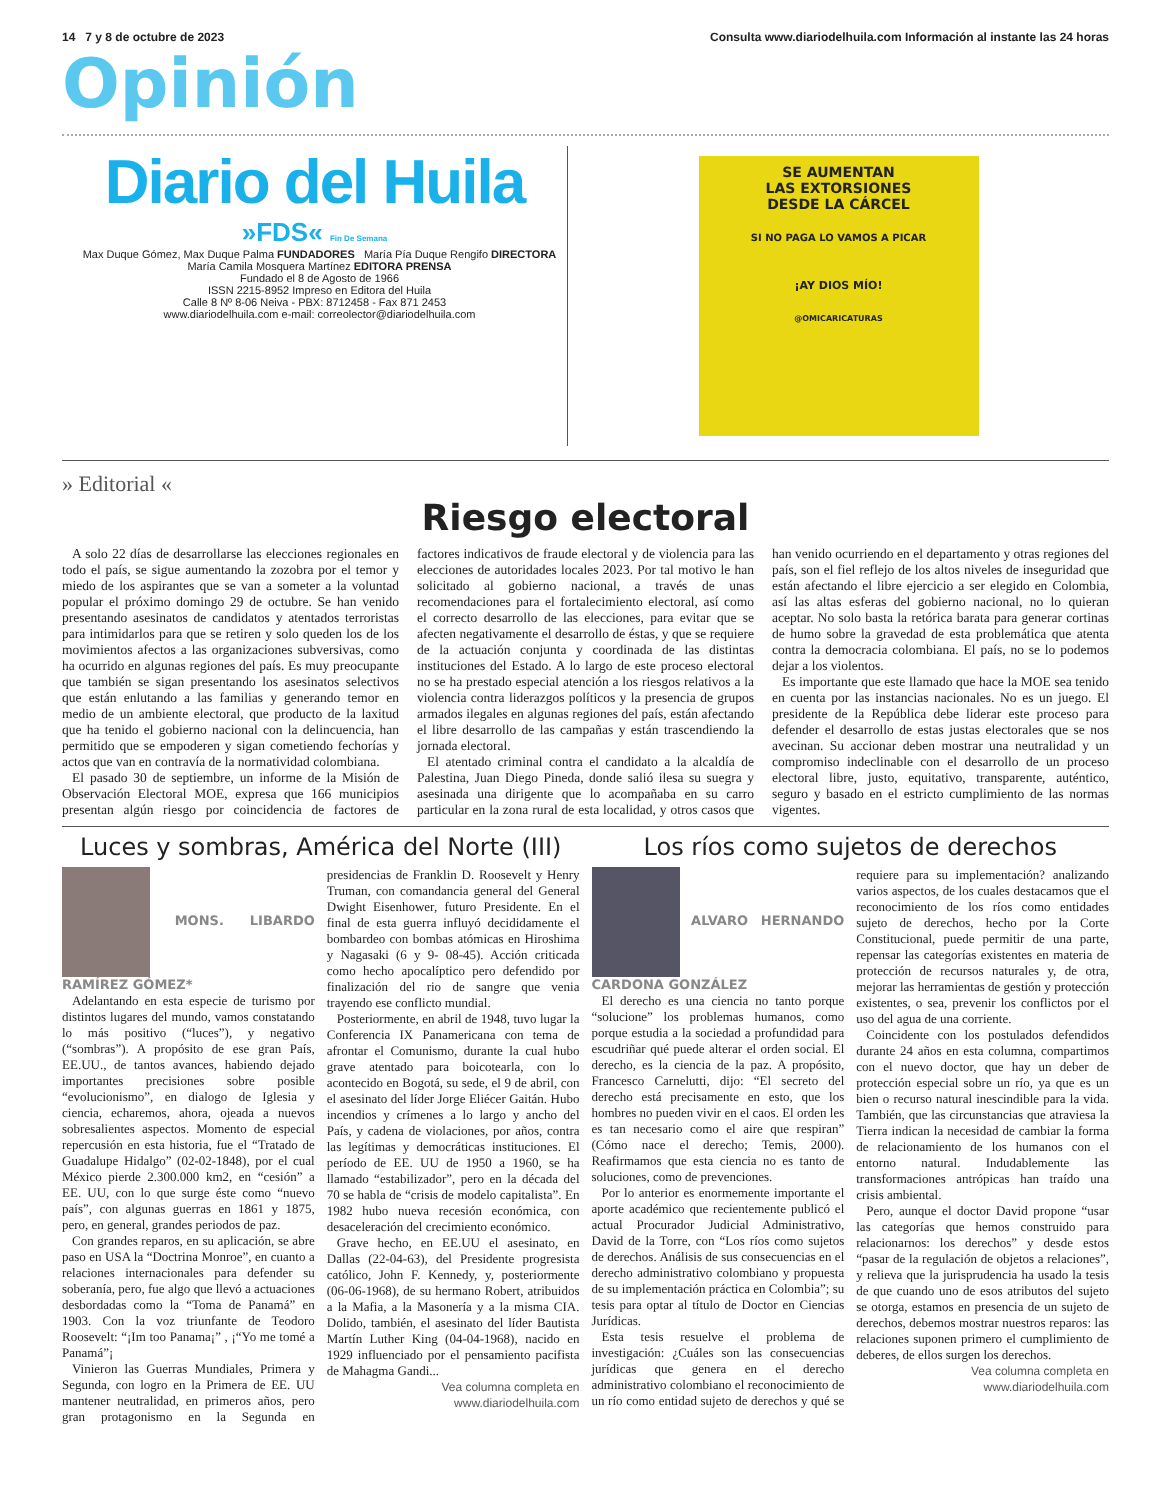14 7 y 8 de octubre de 2023 Consulta www.diariodelhuila.com Información al instante las 24 horas
Opinión
Diario del Huila
»FDS« Fin De Semana
Max Duque Gómez, Max Duque Palma FUNDADORES María Pía Duque Rengifo DIRECTORA
María Camila Mosquera Martínez EDITORA PRENSA
Fundado el 8 de Agosto de 1966
ISSN 2215-8952 Impreso en Editora del Huila
Calle 8 Nº 8-06 Neiva - PBX: 8712458 - Fax 871 2453
www.diariodelhuila.com e-mail: correolector@diariodelhuila.com
SE AUMENTAN
LAS EXTORSIONES
DESDE LA CÁRCEL
SI NO PAGA LO VAMOS A PICAR
¡AY DIOS MÍO!
@OMICARICATURAS
» Editorial «
Riesgo electoral
A solo 22 días de desarrollarse las elecciones regionales en todo el país, se sigue aumentando la zozobra por el temor y miedo de los aspirantes que se van a someter a la voluntad popular el próximo domingo 29 de octubre. Se han venido presentando asesinatos de candidatos y atentados terroristas para intimidarlos para que se retiren y solo queden los de los movimientos afectos a las organizaciones subversivas, como ha ocurrido en algunas regiones del país. Es muy preocupante que también se sigan presentando los asesinatos selectivos que están enlutando a las familias y generando temor en medio de un ambiente electoral, que producto de la laxitud que ha tenido el gobierno nacional con la delincuencia, han permitido que se empoderen y sigan cometiendo fechorías y actos que van en contravía de la normatividad colombiana.
El pasado 30 de septiembre, un informe de la Misión de Observación Electoral MOE, expresa que 166 municipios presentan algún riesgo por coincidencia de factores de factores indicativos de fraude electoral y de violencia para las elecciones de autoridades locales 2023. Por tal motivo le han solicitado al gobierno nacional, a través de unas recomendaciones para el fortalecimiento electoral, así como el correcto desarrollo de las elecciones, para evitar que se afecten negativamente el desarrollo de éstas, y que se requiere de la actuación conjunta y coordinada de las distintas instituciones del Estado. A lo largo de este proceso electoral no se ha prestado especial atención a los riesgos relativos a la violencia contra liderazgos políticos y la presencia de grupos armados ilegales en algunas regiones del país, están afectando el libre desarrollo de las campañas y están trascendiendo la jornada electoral.
El atentado criminal contra el candidato a la alcaldía de Palestina, Juan Diego Pineda, donde salió ilesa su suegra y asesinada una dirigente que lo acompañaba en su carro particular en la zona rural de esta localidad, y otros casos que han venido ocurriendo en el departamento y otras regiones del país, son el fiel reflejo de los altos niveles de inseguridad que están afectando el libre ejercicio a ser elegido en Colombia, así las altas esferas del gobierno nacional, no lo quieran aceptar. No solo basta la retórica barata para generar cortinas de humo sobre la gravedad de esta problemática que atenta contra la democracia colombiana. El país, no se lo podemos dejar a los violentos.
Es importante que este llamado que hace la MOE sea tenido en cuenta por las instancias nacionales. No es un juego. El presidente de la República debe liderar este proceso para defender el desarrollo de estas justas electorales que se nos avecinan. Su accionar deben mostrar una neutralidad y un compromiso indeclinable con el desarrollo de un proceso electoral libre, justo, equitativo, transparente, auténtico, seguro y basado en el estricto cumplimiento de las normas vigentes.
Luces y sombras, América del Norte (III)
MONS. LIBARDO RAMÍREZ GÓMEZ*
Adelantando en esta especie de turismo por distintos lugares del mundo, vamos constatando lo más positivo (“luces”), y negativo (“sombras”). A propósito de ese gran País, EE.UU., de tantos avances, habiendo dejado importantes precisiones sobre posible “evolucionismo”, en dialogo de Iglesia y ciencia, echaremos, ahora, ojeada a nuevos sobresalientes aspectos. Momento de especial repercusión en esta historia, fue el “Tratado de Guadalupe Hidalgo” (02-02-1848), por el cual México pierde 2.300.000 km2, en “cesión” a EE. UU, con lo que surge éste como “nuevo país”, con algunas guerras en 1861 y 1875, pero, en general, grandes periodos de paz.
Con grandes reparos, en su aplicación, se abre paso en USA la “Doctrina Monroe”, en cuanto a relaciones internacionales para defender su soberanía, pero, fue algo que llevó a actuaciones desbordadas como la “Toma de Panamá” en 1903. Con la voz triunfante de Teodoro Roosevelt: “¡Im too Panama¡” , ¡“Yo me tomé a Panamá”¡
Vinieron las Guerras Mundiales, Primera y Segunda, con logro en la Primera de EE. UU mantener neutralidad, en primeros años, pero gran protagonismo en la Segunda en presidencias de Franklin D. Roosevelt y Henry Truman, con comandancia general del General Dwight Eisenhower, futuro Presidente. En el final de esta guerra influyó decididamente el bombardeo con bombas atómicas en Hiroshima y Nagasaki (6 y 9- 08-45). Acción criticada como hecho apocalíptico pero defendido por finalización del rio de sangre que venia trayendo ese conflicto mundial.
Posteriormente, en abril de 1948, tuvo lugar la Conferencia IX Panamericana con tema de afrontar el Comunismo, durante la cual hubo grave atentado para boicotearla, con lo acontecido en Bogotá, su sede, el 9 de abril, con el asesinato del líder Jorge Eliécer Gaitán. Hubo incendios y crímenes a lo largo y ancho del País, y cadena de violaciones, por años, contra las legítimas y democráticas instituciones. El período de EE. UU de 1950 a 1960, se ha llamado “estabilizador”, pero en la década del 70 se habla de “crisis de modelo capitalista”. En 1982 hubo nueva recesión económica, con desaceleración del crecimiento económico.
Grave hecho, en EE.UU el asesinato, en Dallas (22-04-63), del Presidente progresista católico, John F. Kennedy, y, posteriormente (06-06-1968), de su hermano Robert, atribuidos a la Mafia, a la Masonería y a la misma CIA. Dolido, también, el asesinato del líder Bautista Martín Luther King (04-04-1968), nacido en 1929 influenciado por el pensamiento pacifista de Mahagma Gandi...
Vea columna completa en www.diariodelhuila.com
Los ríos como sujetos de derechos
ALVARO HERNANDO CARDONA GONZÁLEZ
El derecho es una ciencia no tanto porque “solucione” los problemas humanos, como porque estudia a la sociedad a profundidad para escudriñar qué puede alterar el orden social. El derecho, es la ciencia de la paz. A propósito, Francesco Carnelutti, dijo: “El secreto del derecho está precisamente en esto, que los hombres no pueden vivir en el caos. El orden les es tan necesario como el aire que respiran” (Cómo nace el derecho; Temis, 2000). Reafirmamos que esta ciencia no es tanto de soluciones, como de prevenciones.
Por lo anterior es enormemente importante el aporte académico que recientemente publicó el actual Procurador Judicial Administrativo, David de la Torre, con “Los ríos como sujetos de derechos. Análisis de sus consecuencias en el derecho administrativo colombiano y propuesta de su implementación práctica en Colombia”; su tesis para optar al título de Doctor en Ciencias Jurídicas.
Esta tesis resuelve el problema de investigación: ¿Cuáles son las consecuencias jurídicas que genera en el derecho administrativo colombiano el reconocimiento de un río como entidad sujeto de derechos y qué se requiere para su implementación? analizando varios aspectos, de los cuales destacamos que el reconocimiento de los ríos como entidades sujeto de derechos, hecho por la Corte Constitucional, puede permitir de una parte, repensar las categorías existentes en materia de protección de recursos naturales y, de otra, mejorar las herramientas de gestión y protección existentes, o sea, prevenir los conflictos por el uso del agua de una corriente.
Coincidente con los postulados defendidos durante 24 años en esta columna, compartimos con el nuevo doctor, que hay un deber de protección especial sobre un río, ya que es un bien o recurso natural inescindible para la vida. También, que las circunstancias que atraviesa la Tierra indican la necesidad de cambiar la forma de relacionamiento de los humanos con el entorno natural. Indudablemente las transformaciones antrópicas han traído una crisis ambiental.
Pero, aunque el doctor David propone “usar las categorías que hemos construido para relacionarnos: los derechos” y desde estos “pasar de la regulación de objetos a relaciones”, y relieva que la jurisprudencia ha usado la tesis de que cuando uno de esos atributos del sujeto se otorga, estamos en presencia de un sujeto de derechos, debemos mostrar nuestros reparos: las relaciones suponen primero el cumplimiento de deberes, de ellos surgen los derechos.
Vea columna completa en www.diariodelhuila.com